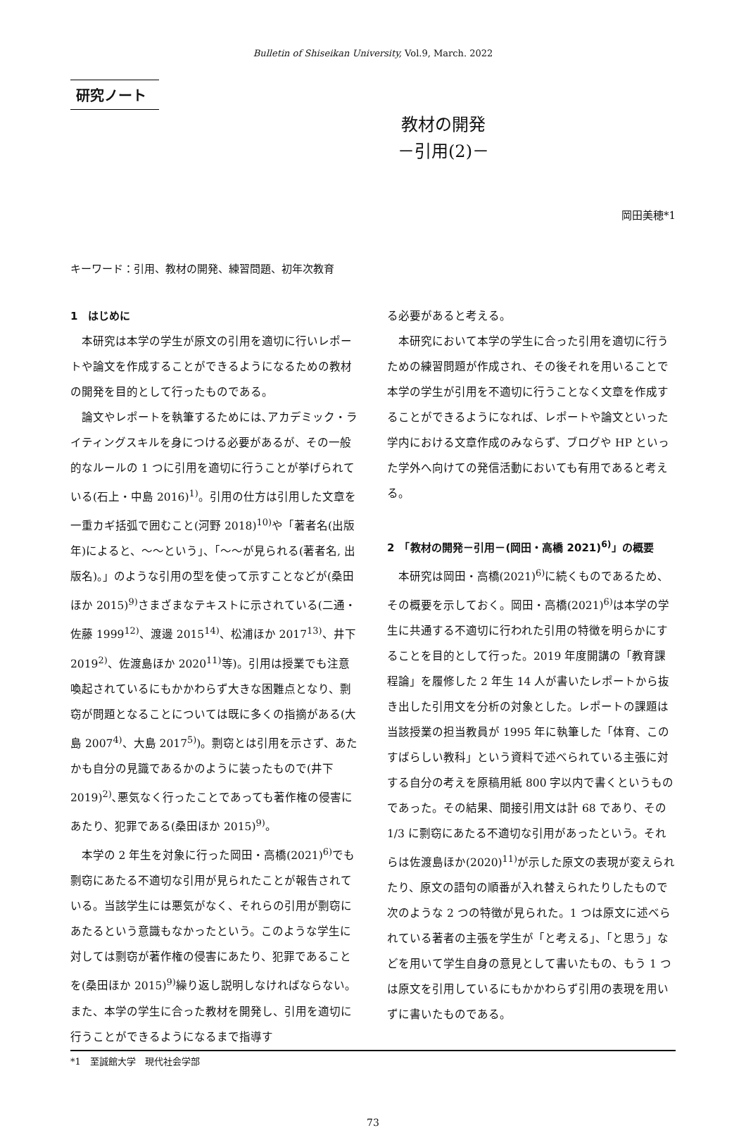Bulletin of Shiseikan University, Vol.9, March. 2022
研究ノート
教材の開発
－引用(2)－
岡田美穂*1
キーワード：引用、教材の開発、練習問題、初年次教育
1　はじめに
本研究は本学の学生が原文の引用を適切に行いレポートや論文を作成することができるようになるための教材の開発を目的として行ったものである。
論文やレポートを執筆するためには､アカデミック・ライティングスキルを身につける必要があるが、その一般的なルールの 1 つに引用を適切に行うことが挙げられている(石上・中島 2016)<sup>1)</sup>。引用の仕方は引用した文章を一重カギ括弧で囲むこと(河野 2018)<sup>10)</sup>や「著者名(出版年)によると、～～という」、「～～が見られる(著者名, 出版名)。」のような引用の型を使って示すことなどが(桑田ほか 2015)<sup>9)</sup>さまざまなテキストに示されている(二通・佐藤 1999<sup>12)</sup>、渡邊 2015<sup>14)</sup>、松浦ほか 2017<sup>13)</sup>、井下 2019<sup>2)</sup>、佐渡島ほか 2020<sup>11)</sup>等)。引用は授業でも注意喚起されているにもかかわらず大きな困難点となり、剽窃が問題となることについては既に多くの指摘がある(大島 2007<sup>4)</sup>、大島 2017<sup>5)</sup>)。剽窃とは引用を示さず、あたかも自分の見識であるかのように装ったもので(井下 2019)<sup>2)</sup>､悪気なく行ったことであっても著作権の侵害にあたり、犯罪である(桑田ほか 2015)<sup>9)</sup>。
本学の 2 年生を対象に行った岡田・高橋(2021)<sup>6)</sup>でも剽窃にあたる不適切な引用が見られたことが報告されている。当該学生には悪気がなく、それらの引用が剽窃にあたるという意識もなかったという。このような学生に対しては剽窃が著作権の侵害にあたり、犯罪であることを(桑田ほか 2015)<sup>9)</sup>繰り返し説明しなければならない。また、本学の学生に合った教材を開発し、引用を適切に行うことができるようになるまで指導す
る必要があると考える。
本研究において本学の学生に合った引用を適切に行うための練習問題が作成され、その後それを用いることで本学の学生が引用を不適切に行うことなく文章を作成することができるようになれば、レポートや論文といった学内における文章作成のみならず、ブログや HP といった学外へ向けての発信活動においても有用であると考える。
2　「教材の開発－引用－(岡田・高橋 2021)<sup>6)</sup>」の概要
本研究は岡田・高橋(2021)<sup>6)</sup>に続くものであるため、その概要を示しておく。岡田・高橋(2021)<sup>6)</sup>は本学の学生に共通する不適切に行われた引用の特徴を明らかにすることを目的として行った。2019 年度開講の「教育課程論」を履修した 2 年生 14 人が書いたレポートから抜き出した引用文を分析の対象とした。レポートの課題は当該授業の担当教員が 1995 年に執筆した「体育、このすばらしい教科」という資料で述べられている主張に対する自分の考えを原稿用紙 800 字以内で書くというものであった。その結果、間接引用文は計 68 であり、その 1/3 に剽窃にあたる不適切な引用があったという。それらは佐渡島ほか(2020)<sup>11)</sup>が示した原文の表現が変えられたり、原文の語句の順番が入れ替えられたりしたもので次のような 2 つの特徴が見られた。1 つは原文に述べられている著者の主張を学生が「と考える」、「と思う」などを用いて学生自身の意見として書いたもの、もう 1 つは原文を引用しているにもかかわらず引用の表現を用いずに書いたものである。
*1　至誠館大学　現代社会学部
73